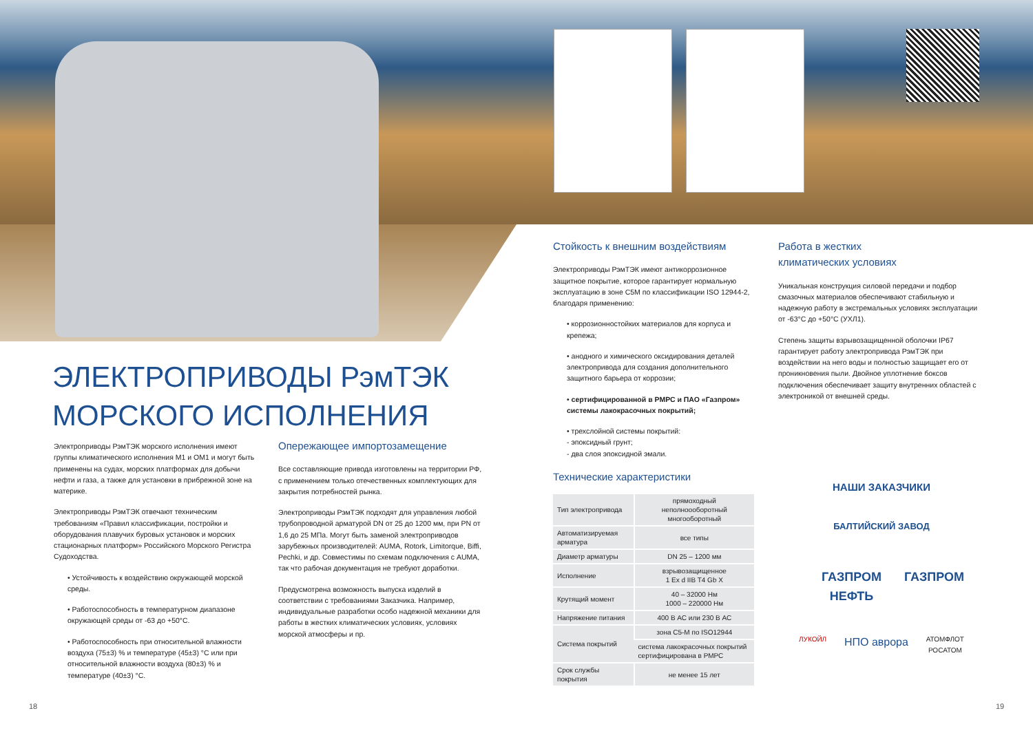ЭЛЕКТРОПРИВОДЫ РэмТЭК
МОРСКОГО ИСПОЛНЕНИЯ
Электроприводы РэмТЭК морского исполнения имеют группы климатического исполнения М1 и ОМ1 и могут быть применены на судах, морских платформах для добычи нефти и газа, а также для установки в прибрежной зоне на материке.
Электроприводы РэмТЭК отвечают техническим требованиям «Правил классификации, постройки и оборудования плавучих буровых установок и морских стационарных платформ» Российского Морского Регистра Судоходства.
• Устойчивость к воздействию окружающей морской среды.
• Работоспособность в температурном диапазоне окружающей среды от -63 до +50°C.
• Работоспособность при относительной влажности воздуха (75±3) % и температуре (45±3) °C или при относительной влажности воздуха (80±3) % и температуре (40±3) °C.
Опережающее импортозамещение
Все составляющие привода изготовлены на территории РФ, с применением только отечественных комплектующих для закрытия потребностей рынка.
Электроприводы РэмТЭК подходят для управления любой трубопроводной арматурой DN от 25 до 1200 мм, при PN от 1,6 до 25 МПа. Могут быть заменой электроприводов зарубежных производителей: AUMA, Rotork, Limitorque, Biffi, Pechki, и др. Совместимы по схемам подключения с AUMA, так что рабочая документация не требуют доработки.
Предусмотрена возможность выпуска изделий в соответствии с требованиями Заказчика. Например, индивидуальные разработки особо надежной механики для работы в жестких климатических условиях, условиях морской атмосферы и пр.
Стойкость к внешним воздействиям
Электроприводы РэмТЭК имеют антикоррозионное защитное покрытие, которое гарантирует нормальную эксплуатацию в зоне С5М по классификации ISO 12944-2, благодаря применению:
• коррозионностойких материалов для корпуса и крепежа;
• анодного и химического оксидирования деталей электропривода для создания дополнительного защитного барьера от коррозии;
• сертифицированной в РМРС и ПАО «Газпром» системы лакокрасочных покрытий;
• трехслойной системы покрытий:
- эпоксидный грунт;
- два слоя эпоксидной эмали.
Технические характеристики
| Тип электропривода | прямоходный неполноооборотный многооборотный |
| Автоматизируемая арматура | все типы |
| Диаметр арматуры | DN 25 – 1200 мм |
| Исполнение | взрывозащищенное 1 Ex d IIB T4 Gb X |
| Крутящий момент | 40 – 32000 Нм 1000 – 220000 Нм |
| Напряжение питания | 400 В АС или 230 В АС |
| Система покрытий | зона С5-М по ISO12944 |
| | система лакокрасочных покрытий сертифицирована в РМРС |
| Срок службы покрытия | не менее 15 лет |
Работа в жестких
климатических условиях
Уникальная конструкция силовой передачи и подбор смазочных материалов обеспечивают стабильную и надежную работу в экстремальных условиях эксплуатации от -63°C до +50°C (УХЛ1).
Степень защиты взрывозащищенной оболочки IP67 гарантирует работу электропривода РэмТЭК при воздействии на него воды и полностью защищает его от проникновения пыли. Двойное уплотнение боксов подключения обеспечивает защиту внутренних областей с электроникой от внешней среды.
НАШИ ЗАКАЗЧИКИ
БАЛТИЙСКИЙ ЗАВОД
ГАЗПРОМ НЕФТЬ ГАЗПРОМ
ЛУКОЙЛ НПО аврора АТОМФЛОТ
РОСАТОМ
18 19